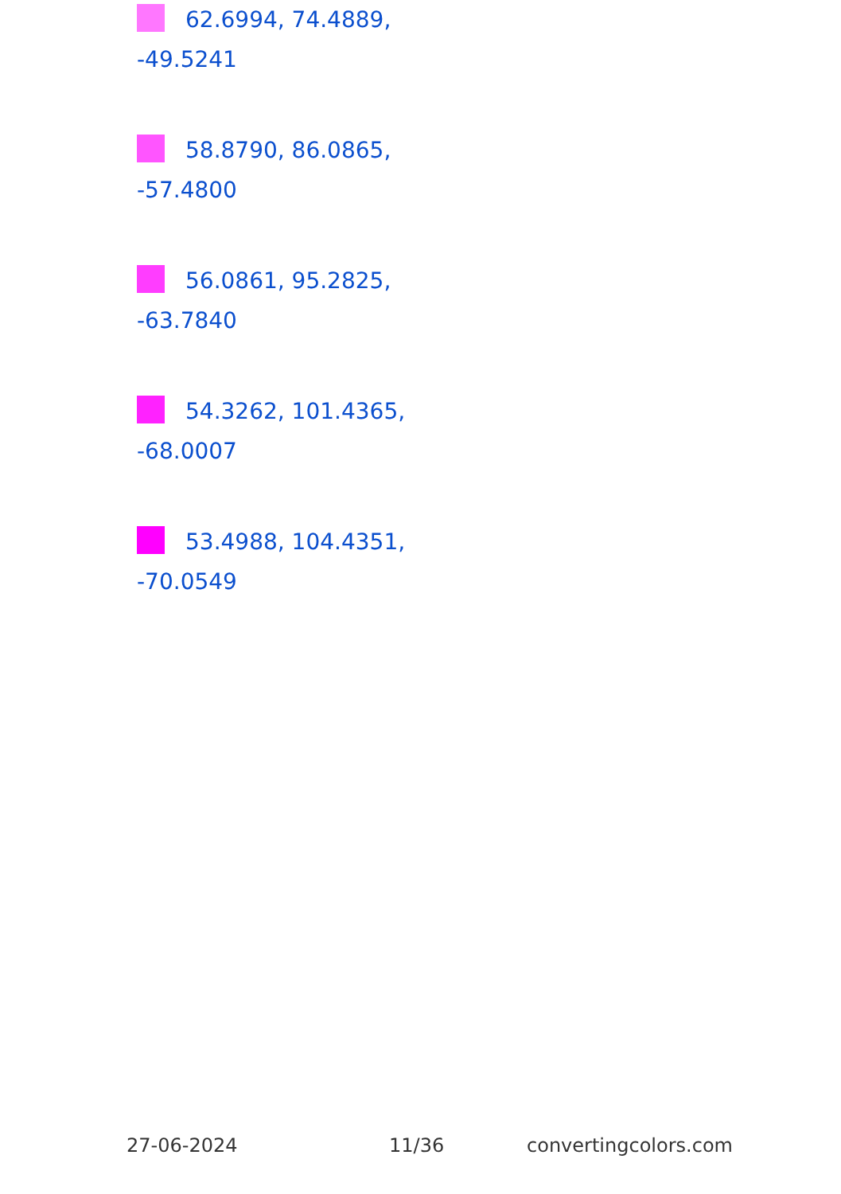62.6994, 74.4889, -49.5241
58.8790, 86.0865, -57.4800
56.0861, 95.2825, -63.7840
54.3262, 101.4365, -68.0007
53.4988, 104.4351, -70.0549
27-06-2024 11/36 convertingcolors.com